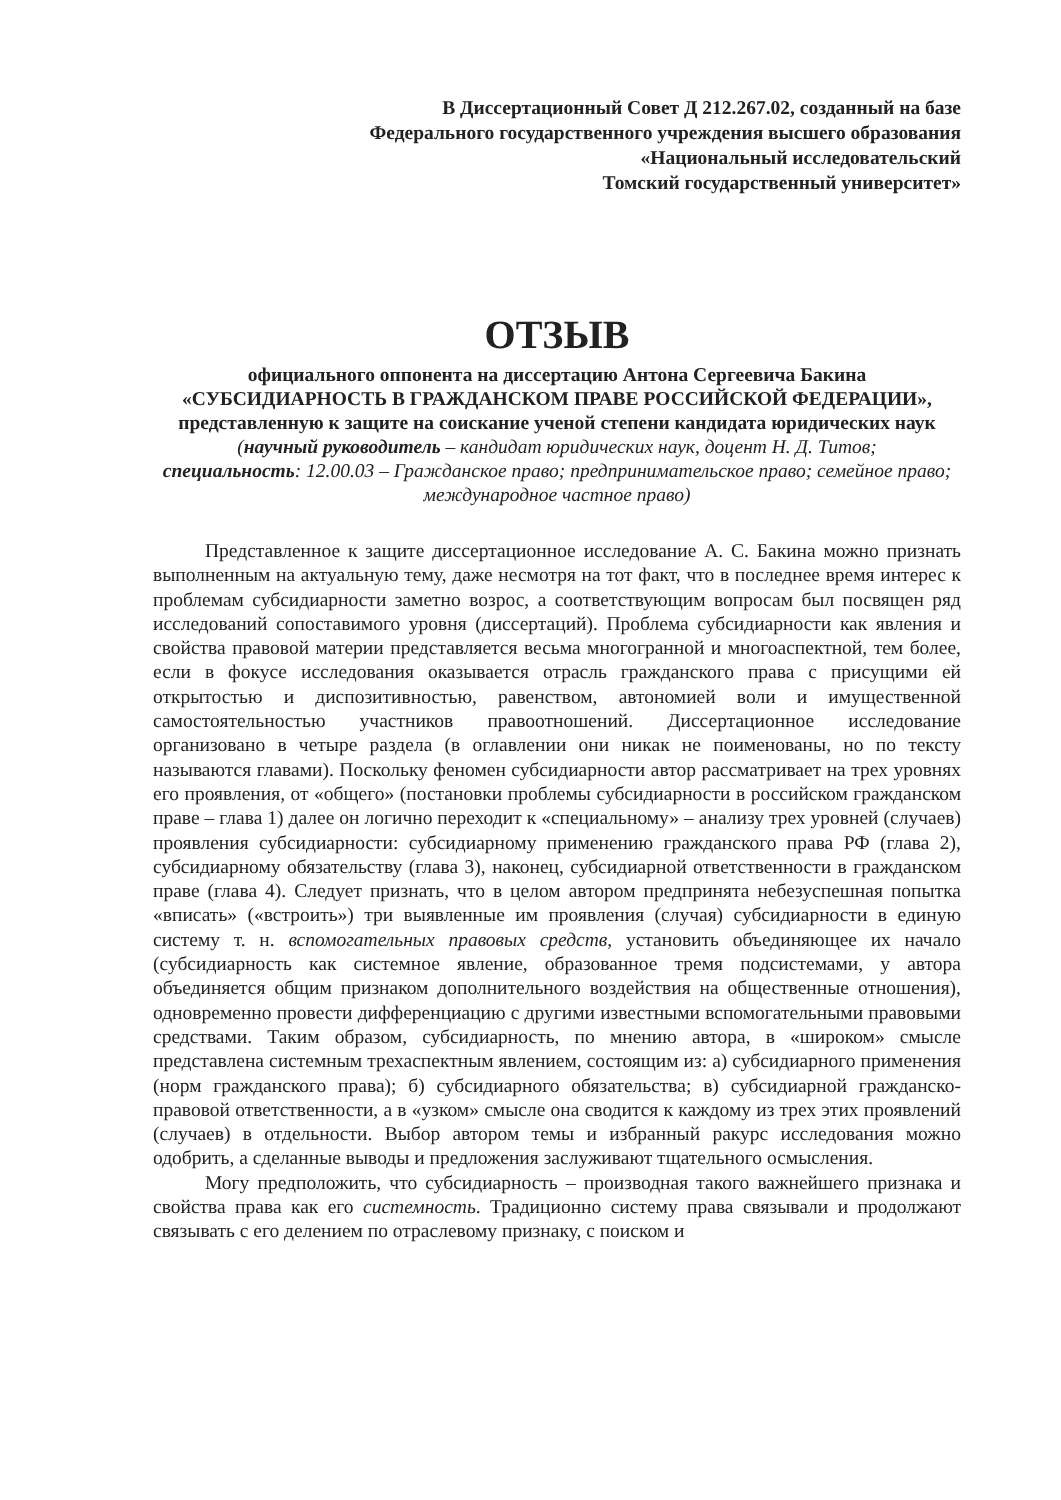В Диссертационный Совет Д 212.267.02, созданный на базе
Федерального государственного учреждения высшего образования
«Национальный исследовательский
Томский государственный университет»
ОТЗЫВ
официального оппонента на диссертацию Антона Сергеевича Бакина
«СУБСИДИАРНОСТЬ В ГРАЖДАНСКОМ ПРАВЕ РОССИЙСКОЙ ФЕДЕРАЦИИ», представленную к защите на соискание ученой степени кандидата юридических наук
(научный руководитель – кандидат юридических наук, доцент Н. Д. Титов;
специальность: 12.00.03 – Гражданское право; предпринимательское право; семейное право; международное частное право)
Представленное к защите диссертационное исследование А. С. Бакина можно признать выполненным на актуальную тему, даже несмотря на тот факт, что в последнее время интерес к проблемам субсидиарности заметно возрос, а соответствующим вопросам был посвящен ряд исследований сопоставимого уровня (диссертаций). Проблема субсидиарности как явления и свойства правовой материи представляется весьма многогранной и многоаспектной, тем более, если в фокусе исследования оказывается отрасль гражданского права с присущими ей открытостью и диспозитивностью, равенством, автономией воли и имущественной самостоятельностью участников правоотношений. Диссертационное исследование организовано в четыре раздела (в оглавлении они никак не поименованы, но по тексту называются главами). Поскольку феномен субсидиарности автор рассматривает на трех уровнях его проявления, от «общего» (постановки проблемы субсидиарности в российском гражданском праве – глава 1) далее он логично переходит к «специальному» – анализу трех уровней (случаев) проявления субсидиарности: субсидиарному применению гражданского права РФ (глава 2), субсидиарному обязательству (глава 3), наконец, субсидиарной ответственности в гражданском праве (глава 4). Следует признать, что в целом автором предпринята небезуспешная попытка «вписать» («встроить») три выявленные им проявления (случая) субсидиарности в единую систему т. н. вспомогательных правовых средств, установить объединяющее их начало (субсидиарность как системное явление, образованное тремя подсистемами, у автора объединяется общим признаком дополнительного воздействия на общественные отношения), одновременно провести дифференциацию с другими известными вспомогательными правовыми средствами. Таким образом, субсидиарность, по мнению автора, в «широком» смысле представлена системным трехаспектным явлением, состоящим из: а) субсидиарного применения (норм гражданского права); б) субсидиарного обязательства; в) субсидиарной гражданско-правовой ответственности, а в «узком» смысле она сводится к каждому из трех этих проявлений (случаев) в отдельности. Выбор автором темы и избранный ракурс исследования можно одобрить, а сделанные выводы и предложения заслуживают тщательного осмысления.
Могу предположить, что субсидиарность – производная такого важнейшего признака и свойства права как его системность. Традиционно систему права связывали и продолжают связывать с его делением по отраслевому признаку, с поиском и